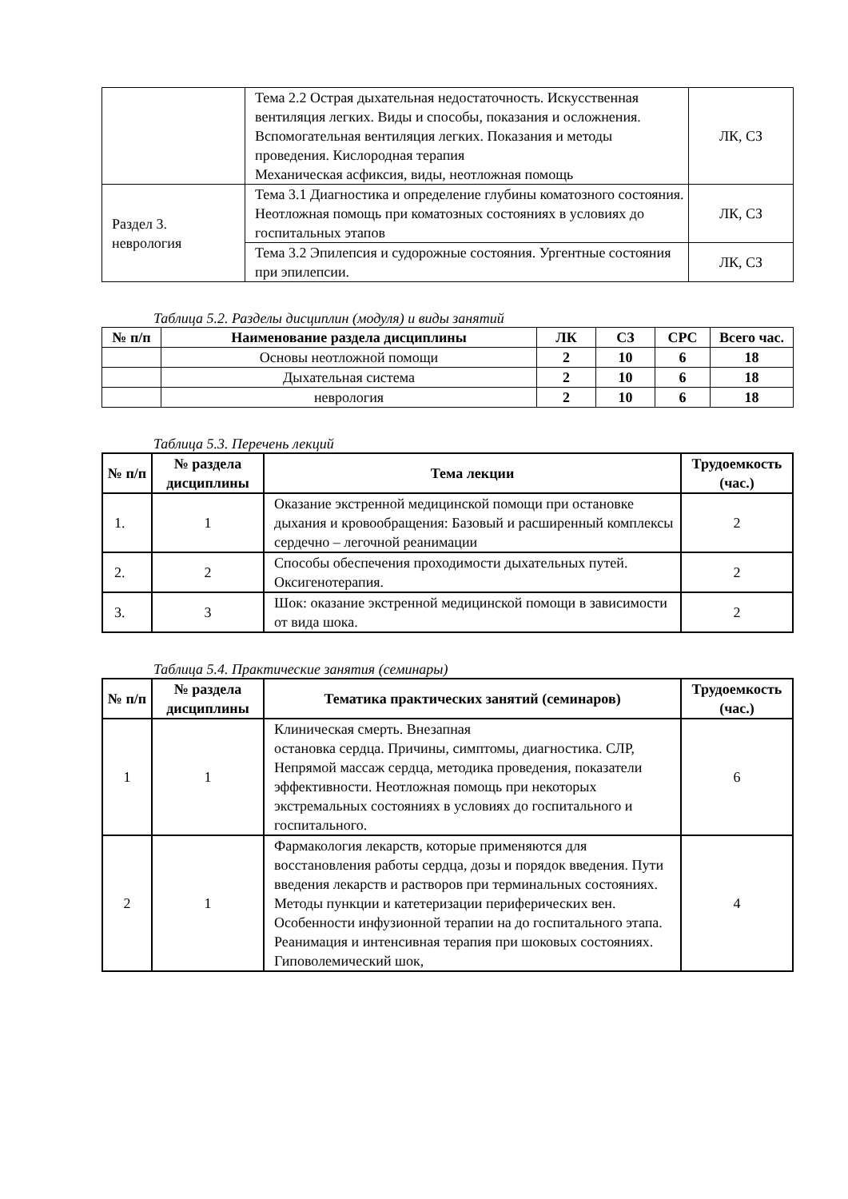| | Тема 2.2 Острая дыхательная недостаточность. Искусственная вентиляция легких. Виды и способы, показания и осложнения. Вспомогательная вентиляция легких. Показания и методы проведения. Кислородная терапия Механическая асфиксия, виды, неотложная помощь | ЛК, СЗ |
| Раздел 3. неврология | Тема 3.1 Диагностика и определение глубины коматозного состояния. Неотложная помощь при коматозных состояниях в условиях до госпитальных этапов | ЛК, СЗ |
| | Тема 3.2 Эпилепсия и судорожные состояния. Ургентные состояния при эпилепсии. | ЛК, СЗ |
Таблица 5.2. Разделы дисциплин (модуля) и виды занятий
| № п/п | Наименование раздела дисциплины | ЛК | СЗ | СРС | Всего час. |
| --- | --- | --- | --- | --- | --- |
| | Основы неотложной помощи | 2 | 10 | 6 | 18 |
| | Дыхательная система | 2 | 10 | 6 | 18 |
| | неврология | 2 | 10 | 6 | 18 |
Таблица 5.3. Перечень лекций
| № п/п | № раздела дисциплины | Тема лекции | Трудоемкость (час.) |
| --- | --- | --- | --- |
| 1. | 1 | Оказание экстренной медицинской помощи при остановке дыхания и кровообращения: Базовый и расширенный комплексы сердечно – легочной реанимации | 2 |
| 2. | 2 | Способы обеспечения проходимости дыхательных путей. Оксигенотерапия. | 2 |
| 3. | 3 | Шок: оказание экстренной медицинской помощи в зависимости от вида шока. | 2 |
Таблица 5.4. Практические занятия (семинары)
| № п/п | № раздела дисциплины | Тематика практических занятий (семинаров) | Трудоемкость (час.) |
| --- | --- | --- | --- |
| 1 | 1 | Клиническая смерть. Внезапная остановка сердца. Причины, симптомы, диагностика. СЛР, Непрямой массаж сердца, методика проведения, показатели эффективности. Неотложная помощь при некоторых экстремальных состояниях в условиях до госпитального и госпитального. | 6 |
| 2 | 1 | Фармакология лекарств, которые применяются для восстановления работы сердца, дозы и порядок введения. Пути введения лекарств и растворов при терминальных состояниях. Методы пункции и катетеризации периферических вен. Особенности инфузионной терапии на до госпитального этапа. Реанимация и интенсивная терапия при шоковых состояниях. Гиповолемический шок, | 4 |